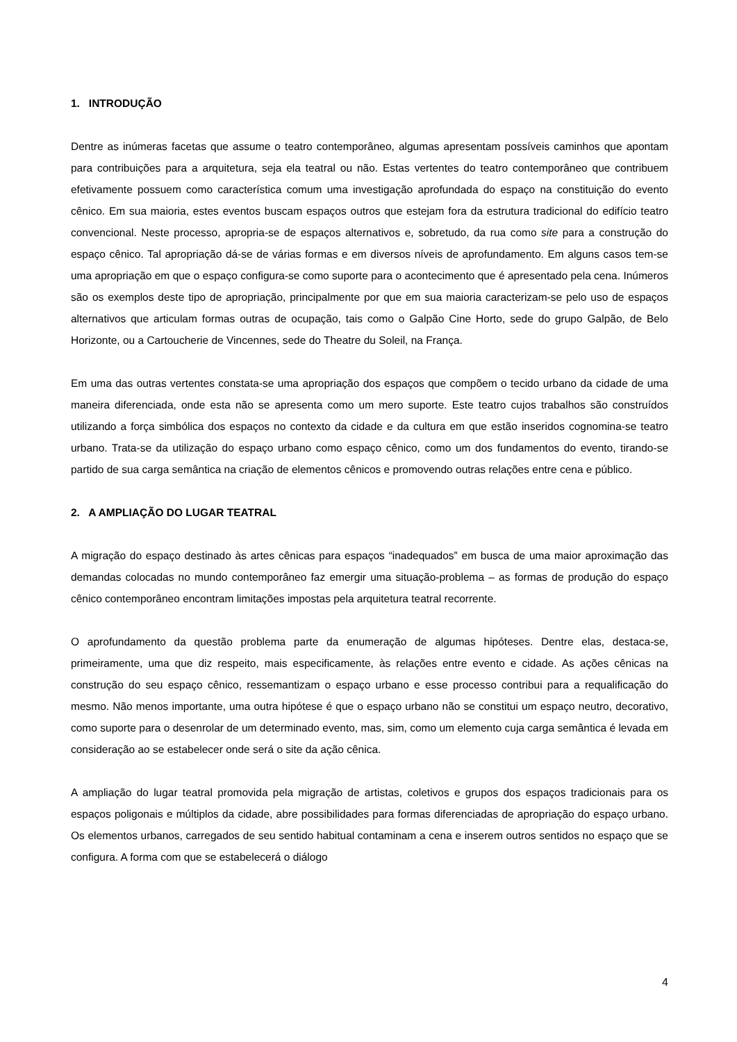1. INTRODUÇÃO
Dentre as inúmeras facetas que assume o teatro contemporâneo, algumas apresentam possíveis caminhos que apontam para contribuições para a arquitetura, seja ela teatral ou não. Estas vertentes do teatro contemporâneo que contribuem efetivamente possuem como característica comum uma investigação aprofundada do espaço na constituição do evento cênico. Em sua maioria, estes eventos buscam espaços outros que estejam fora da estrutura tradicional do edifício teatro convencional. Neste processo, apropria-se de espaços alternativos e, sobretudo, da rua como site para a construção do espaço cênico. Tal apropriação dá-se de várias formas e em diversos níveis de aprofundamento. Em alguns casos tem-se uma apropriação em que o espaço configura-se como suporte para o acontecimento que é apresentado pela cena. Inúmeros são os exemplos deste tipo de apropriação, principalmente por que em sua maioria caracterizam-se pelo uso de espaços alternativos que articulam formas outras de ocupação, tais como o Galpão Cine Horto, sede do grupo Galpão, de Belo Horizonte, ou a Cartoucherie de Vincennes, sede do Theatre du Soleil, na França.
Em uma das outras vertentes constata-se uma apropriação dos espaços que compõem o tecido urbano da cidade de uma maneira diferenciada, onde esta não se apresenta como um mero suporte. Este teatro cujos trabalhos são construídos utilizando a força simbólica dos espaços no contexto da cidade e da cultura em que estão inseridos cognomina-se teatro urbano. Trata-se da utilização do espaço urbano como espaço cênico, como um dos fundamentos do evento, tirando-se partido de sua carga semântica na criação de elementos cênicos e promovendo outras relações entre cena e público.
2. A AMPLIAÇÃO DO LUGAR TEATRAL
A migração do espaço destinado às artes cênicas para espaços “inadequados” em busca de uma maior aproximação das demandas colocadas no mundo contemporâneo faz emergir uma situação-problema – as formas de produção do espaço cênico contemporâneo encontram limitações impostas pela arquitetura teatral recorrente.
O aprofundamento da questão problema parte da enumeração de algumas hipóteses. Dentre elas, destaca-se, primeiramente, uma que diz respeito, mais especificamente, às relações entre evento e cidade. As ações cênicas na construção do seu espaço cênico, ressemantizam o espaço urbano e esse processo contribui para a requalificação do mesmo. Não menos importante, uma outra hipótese é que o espaço urbano não se constitui um espaço neutro, decorativo, como suporte para o desenrolar de um determinado evento, mas, sim, como um elemento cuja carga semântica é levada em consideração ao se estabelecer onde será o site da ação cênica.
A ampliação do lugar teatral promovida pela migração de artistas, coletivos e grupos dos espaços tradicionais para os espaços poligonais e múltiplos da cidade, abre possibilidades para formas diferenciadas de apropriação do espaço urbano. Os elementos urbanos, carregados de seu sentido habitual contaminam a cena e inserem outros sentidos no espaço que se configura. A forma com que se estabelecerá o diálogo
4